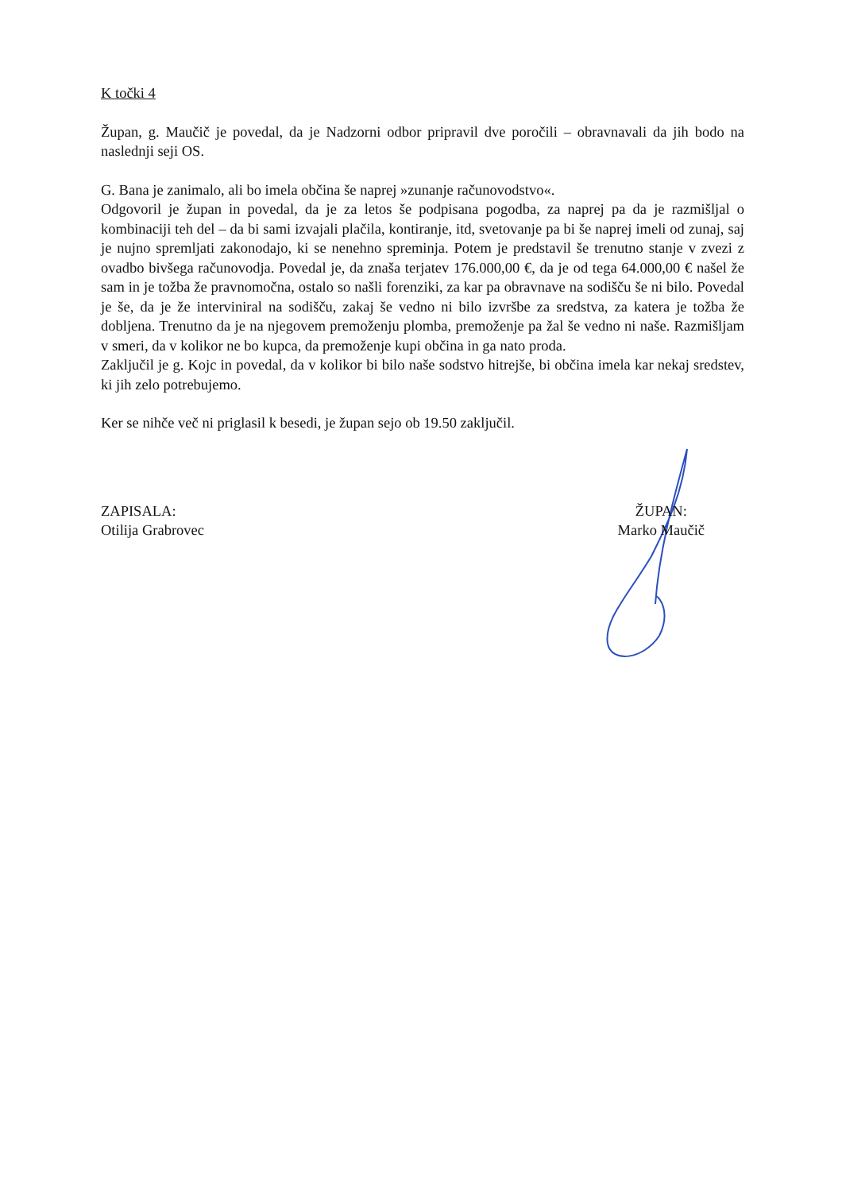K točki 4
Župan, g. Maučič je povedal, da je Nadzorni odbor pripravil dve poročili – obravnavali da jih bodo na naslednji seji OS.
G. Bana je zanimalo, ali bo imela občina še naprej »zunanje računovodstvo«.
Odgovoril je župan in povedal, da je za letos še podpisana pogodba, za naprej pa da je razmišljal o kombinaciji teh del – da bi sami izvajali plačila, kontiranje, itd, svetovanje pa bi še naprej imeli od zunaj, saj je nujno spremljati zakonodajo, ki se nenehno spreminja. Potem je predstavil še trenutno stanje v zvezi z ovadbo bivšega računovodja. Povedal je, da znaša terjatev 176.000,00 €, da je od tega 64.000,00 € našel že sam in je tožba že pravnomočna, ostalo so našli forenziki, za kar pa obravnave na sodišču še ni bilo. Povedal je še, da je že interviniral na sodišču, zakaj še vedno ni bilo izvršbe za sredstva, za katera je tožba že dobljena. Trenutno da je na njegovem premoženju plomba, premoženje pa žal še vedno ni naše. Razmišljam v smeri, da v kolikor ne bo kupca, da premoženje kupi občina in ga nato proda.
Zaključil je g. Kojc in povedal, da v kolikor bi bilo naše sodstvo hitrejše, bi občina imela kar nekaj sredstev, ki jih zelo potrebujemo.
Ker se nihče več ni priglasil k besedi, je župan sejo ob 19.50 zaključil.
ZAPISALA:
Otilija Grabrovec
ŽUPAN:
Marko Maučič